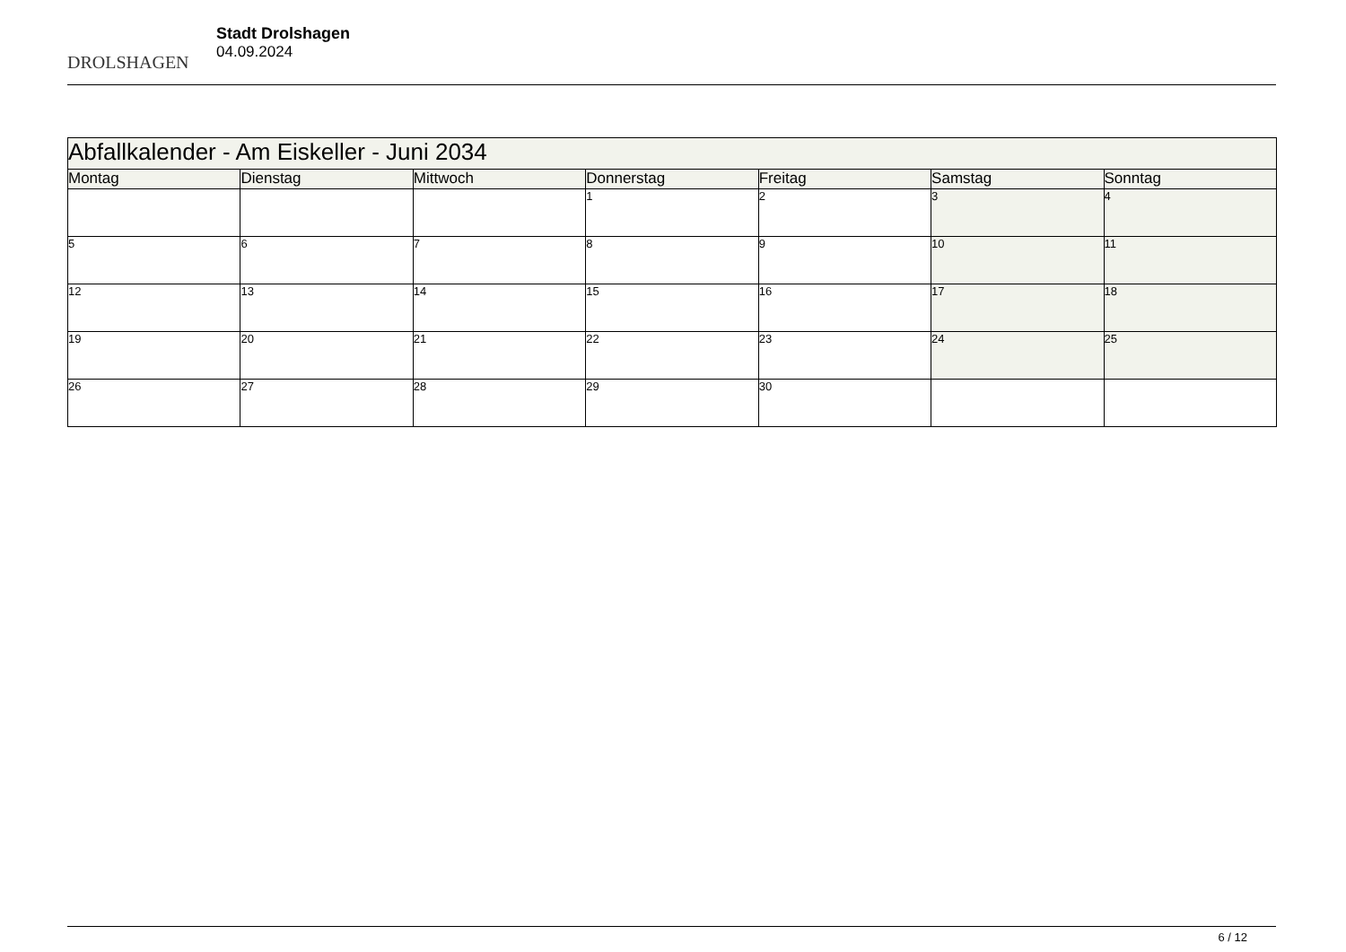DROLSHAGEN
Stadt Drolshagen
04.09.2024
| Abfallkalender - Am Eiskeller - Juni 2034 | | | | | | |
| Montag | Dienstag | Mittwoch | Donnerstag | Freitag | Samstag | Sonntag |
| | | | 1 | 2 | 3 | 4 |
| 5 | 6 | 7 | 8 | 9 | 10 | 11 |
| 12 | 13 | 14 | 15 | 16 | 17 | 18 |
| 19 | 20 | 21 | 22 | 23 | 24 | 25 |
| 26 | 27 | 28 | 29 | 30 | | |
6 / 12